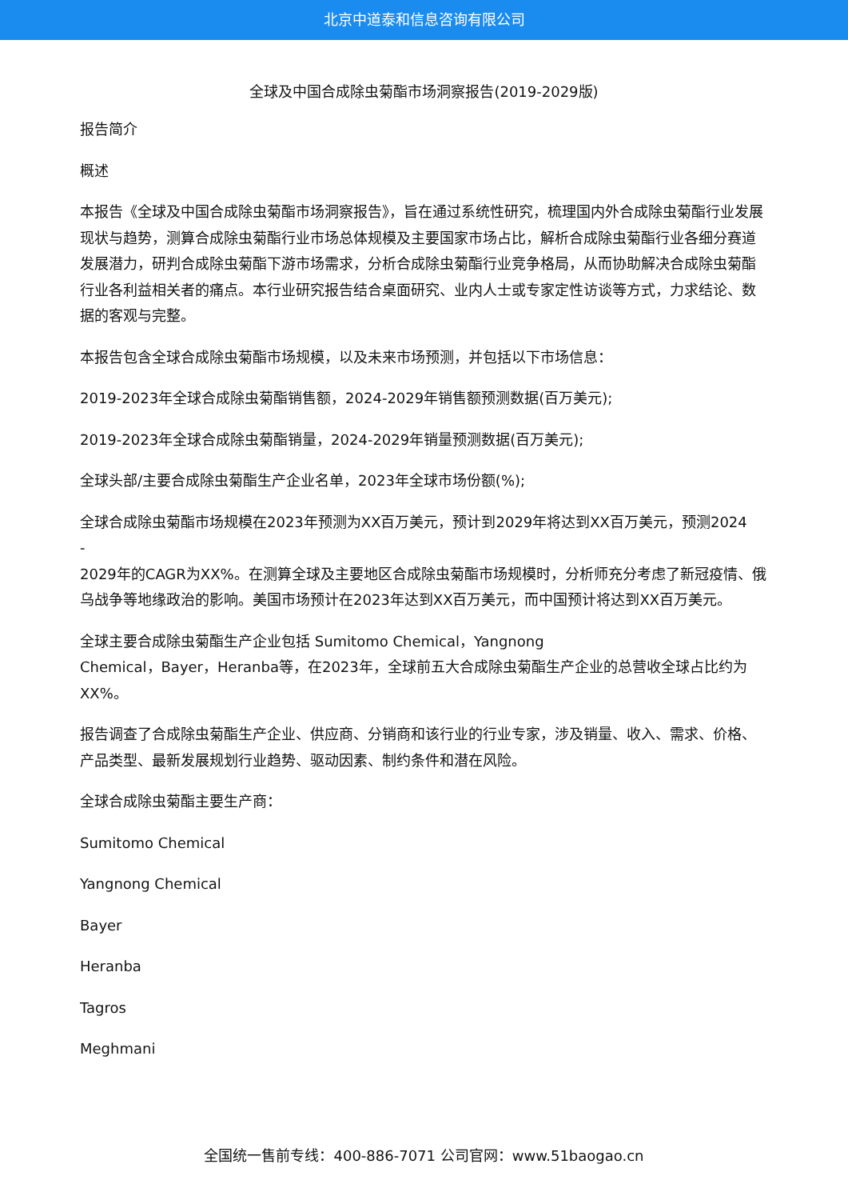北京中道泰和信息咨询有限公司
全球及中国合成除虫菊酯市场洞察报告(2019-2029版)
报告简介
概述
本报告《全球及中国合成除虫菊酯市场洞察报告》，旨在通过系统性研究，梳理国内外合成除虫菊酯行业发展现状与趋势，测算合成除虫菊酯行业市场总体规模及主要国家市场占比，解析合成除虫菊酯行业各细分赛道发展潜力，研判合成除虫菊酯下游市场需求，分析合成除虫菊酯行业竞争格局，从而协助解决合成除虫菊酯行业各利益相关者的痛点。本行业研究报告结合桌面研究、业内人士或专家定性访谈等方式，力求结论、数据的客观与完整。
本报告包含全球合成除虫菊酯市场规模，以及未来市场预测，并包括以下市场信息：
2019-2023年全球合成除虫菊酯销售额，2024-2029年销售额预测数据(百万美元);
2019-2023年全球合成除虫菊酯销量，2024-2029年销量预测数据(百万美元);
全球头部/主要合成除虫菊酯生产企业名单，2023年全球市场份额(%);
全球合成除虫菊酯市场规模在2023年预测为XX百万美元，预计到2029年将达到XX百万美元，预测2024
-
2029年的CAGR为XX%。在测算全球及主要地区合成除虫菊酯市场规模时，分析师充分考虑了新冠疫情、俄乌战争等地缘政治的影响。美国市场预计在2023年达到XX百万美元，而中国预计将达到XX百万美元。
全球主要合成除虫菊酯生产企业包括 Sumitomo Chemical，Yangnong
Chemical，Bayer，Heranba等，在2023年，全球前五大合成除虫菊酯生产企业的总营收全球占比约为XX%。
报告调查了合成除虫菊酯生产企业、供应商、分销商和该行业的行业专家，涉及销量、收入、需求、价格、产品类型、最新发展规划行业趋势、驱动因素、制约条件和潜在风险。
全球合成除虫菊酯主要生产商：
Sumitomo Chemical
Yangnong Chemical
Bayer
Heranba
Tagros
Meghmani
全国统一售前专线：400-886-7071 公司官网：www.51baogao.cn